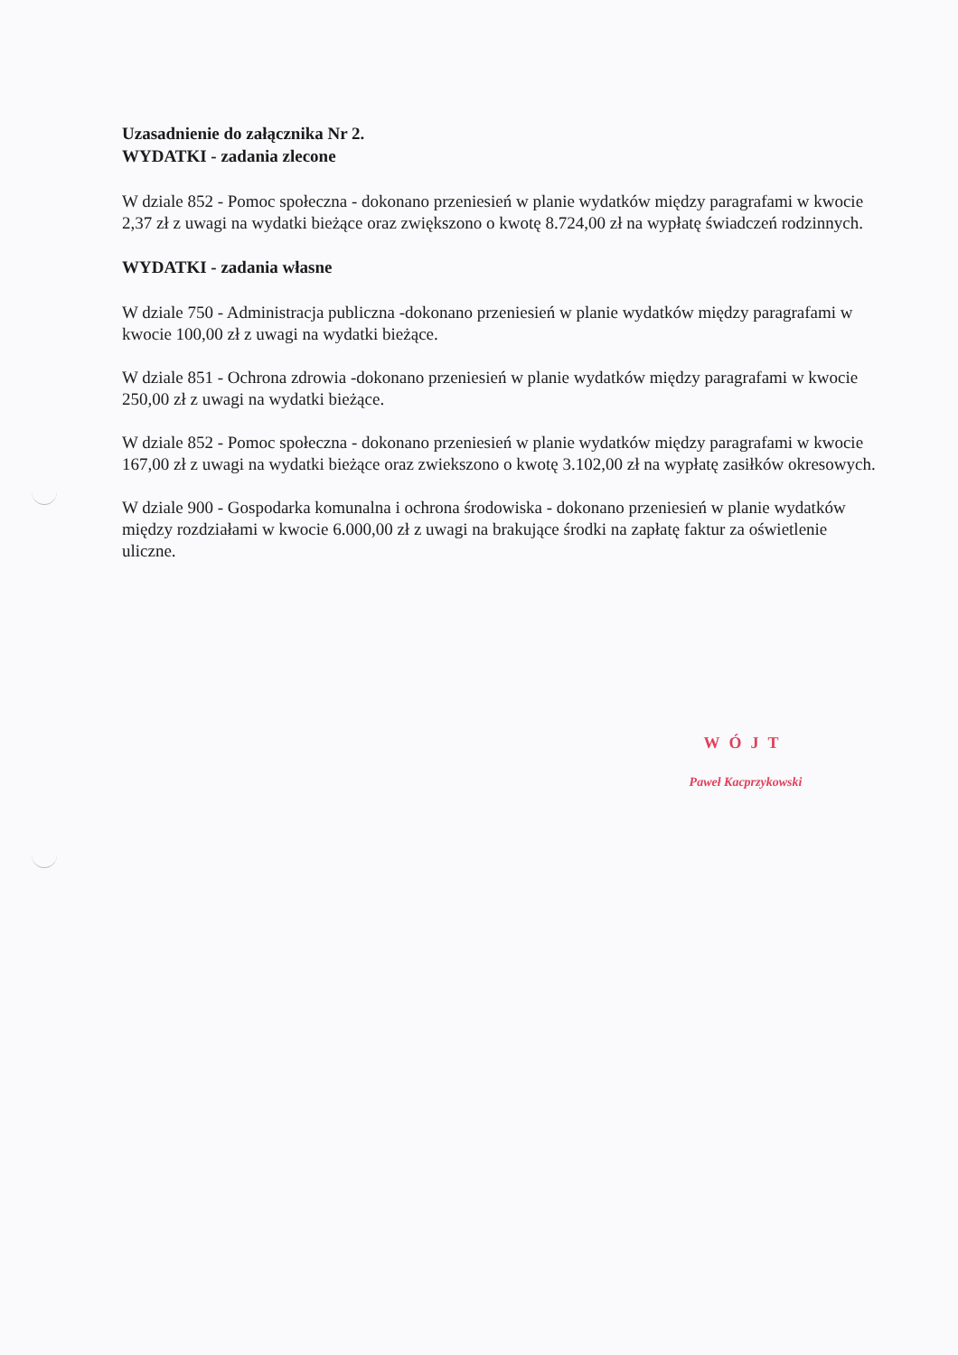Uzasadnienie do załącznika Nr 2.
WYDATKI - zadania zlecone
W dziale 852 - Pomoc społeczna - dokonano przeniesień w planie wydatków między paragrafami w kwocie 2,37 zł z uwagi na wydatki bieżące oraz zwiększono o kwotę 8.724,00 zł na wypłatę świadczeń rodzinnych.
WYDATKI - zadania własne
W dziale 750 - Administracja publiczna -dokonano przeniesień w planie wydatków między paragrafami w kwocie 100,00 zł z uwagi na wydatki bieżące.
W dziale 851 - Ochrona zdrowia -dokonano przeniesień w planie wydatków między paragrafami w kwocie 250,00 zł z uwagi na wydatki bieżące.
W dziale 852 - Pomoc społeczna - dokonano przeniesień w planie wydatków między paragrafami w kwocie 167,00 zł z uwagi na wydatki bieżące oraz zwiekszono o kwotę 3.102,00 zł na wypłatę zasiłków okresowych.
W dziale 900 - Gospodarka komunalna i ochrona środowiska - dokonano przeniesień w planie wydatków między rozdziałami w kwocie 6.000,00 zł z uwagi na brakujące środki na zapłatę faktur za oświetlenie uliczne.
WÓJT
Paweł Kacprzykowski